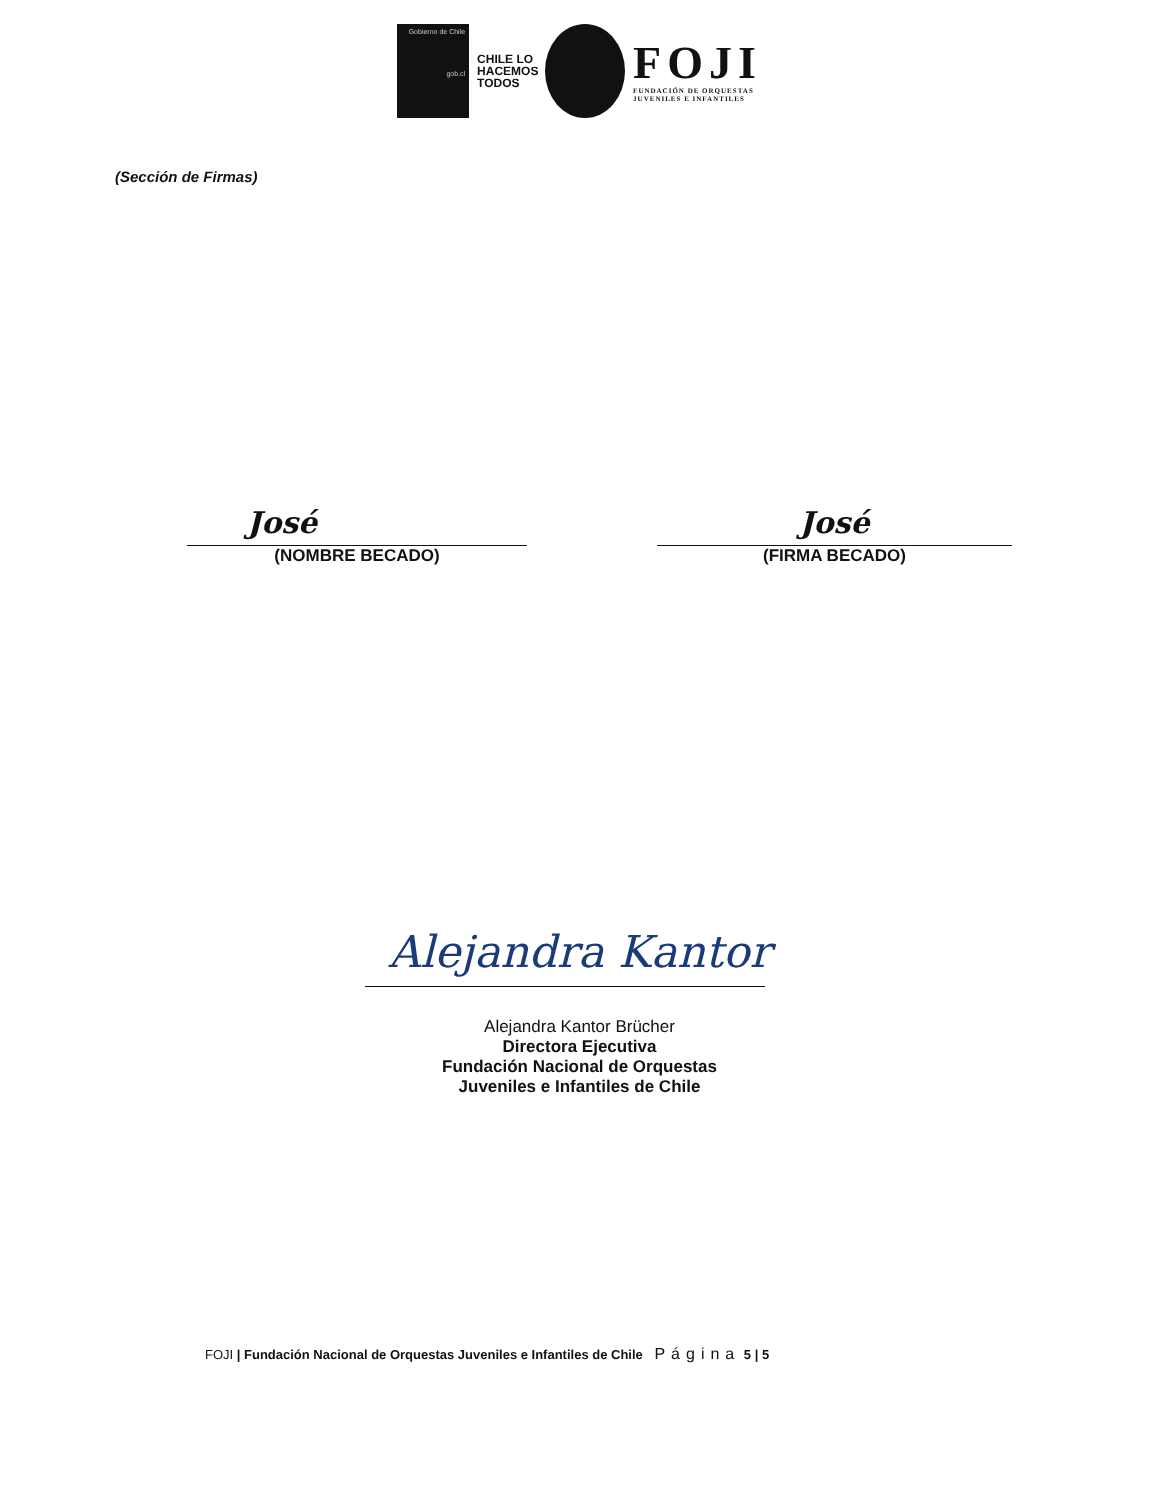Gobierno de Chile
gob.cl
CHILE LO HACEMOS TODOS
FOJI
FUNDACIÓN DE ORQUESTAS
JUVENILES E INFANTILES
(Sección de Firmas)
José
(NOMBRE BECADO)
José
(FIRMA BECADO)
Alejandra Kantor
Alejandra Kantor Brücher
Directora Ejecutiva
Fundación Nacional de Orquestas
Juveniles e Infantiles de Chile
FOJI | Fundación Nacional de Orquestas Juveniles e Infantiles de Chile Página 5 | 5